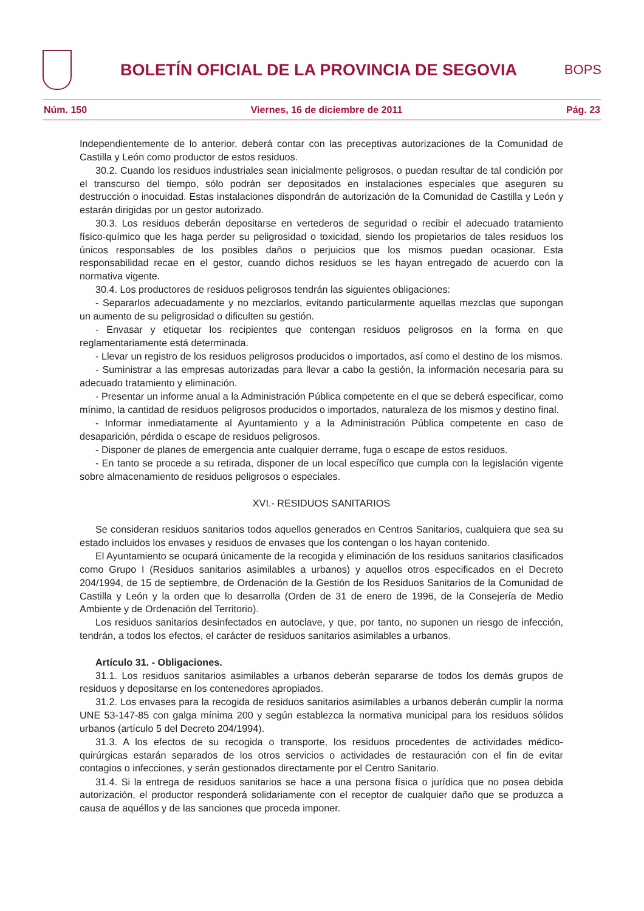BOLETÍN OFICIAL DE LA PROVINCIA DE SEGOVIA
BOPS
Núm. 150 Viernes, 16 de diciembre de 2011 Pág. 23
Independientemente de lo anterior, deberá contar con las preceptivas autorizaciones de la Comunidad de Castilla y León como productor de estos residuos.
30.2. Cuando los residuos industriales sean inicialmente peligrosos, o puedan resultar de tal condición por el transcurso del tiempo, sólo podrán ser depositados en instalaciones especiales que aseguren su destrucción o inocuidad. Estas instalaciones dispondrán de autorización de la Comunidad de Castilla y León y estarán dirigidas por un gestor autorizado.
30.3. Los residuos deberán depositarse en vertederos de seguridad o recibir el adecuado tratamiento físico-químico que les haga perder su peligrosidad o toxicidad, siendo los propietarios de tales residuos los únicos responsables de los posibles daños o perjuicios que los mismos puedan ocasionar. Esta responsabilidad recae en el gestor, cuando dichos residuos se les hayan entregado de acuerdo con la normativa vigente.
30.4. Los productores de residuos peligrosos tendrán las siguientes obligaciones:
- Separarlos adecuadamente y no mezclarlos, evitando particularmente aquellas mezclas que supongan un aumento de su peligrosidad o dificulten su gestión.
- Envasar y etiquetar los recipientes que contengan residuos peligrosos en la forma en que reglamentariamente está determinada.
- Llevar un registro de los residuos peligrosos producidos o importados, así como el destino de los mismos.
- Suministrar a las empresas autorizadas para llevar a cabo la gestión, la información necesaria para su adecuado tratamiento y eliminación.
- Presentar un informe anual a la Administración Pública competente en el que se deberá especificar, como mínimo, la cantidad de residuos peligrosos producidos o importados, naturaleza de los mismos y destino final.
- Informar inmediatamente al Ayuntamiento y a la Administración Pública competente en caso de desaparición, pérdida o escape de residuos peligrosos.
- Disponer de planes de emergencia ante cualquier derrame, fuga o escape de estos residuos.
- En tanto se procede a su retirada, disponer de un local específico que cumpla con la legislación vigente sobre almacenamiento de residuos peligrosos o especiales.
XVI.- RESIDUOS SANITARIOS
Se consideran residuos sanitarios todos aquellos generados en Centros Sanitarios, cualquiera que sea su estado incluidos los envases y residuos de envases que los contengan o los hayan contenido.
El Ayuntamiento se ocupará únicamente de la recogida y eliminación de los residuos sanitarios clasificados como Grupo I (Residuos sanitarios asimilables a urbanos) y aquellos otros especificados en el Decreto 204/1994, de 15 de septiembre, de Ordenación de la Gestión de los Residuos Sanitarios de la Comunidad de Castilla y León y la orden que lo desarrolla (Orden de 31 de enero de 1996, de la Consejería de Medio Ambiente y de Ordenación del Territorio).
Los residuos sanitarios desinfectados en autoclave, y que, por tanto, no suponen un riesgo de infección, tendrán, a todos los efectos, el carácter de residuos sanitarios asimilables a urbanos.
Artículo 31. - Obligaciones.
31.1. Los residuos sanitarios asimilables a urbanos deberán separarse de todos los demás grupos de residuos y depositarse en los contenedores apropiados.
31.2. Los envases para la recogida de residuos sanitarios asimilables a urbanos deberán cumplir la norma UNE 53-147-85 con galga mínima 200 y según establezca la normativa municipal para los residuos sólidos urbanos (artículo 5 del Decreto 204/1994).
31.3. A los efectos de su recogida o transporte, los residuos procedentes de actividades médico-quirúrgicas estarán separados de los otros servicios o actividades de restauración con el fin de evitar contagios o infecciones, y serán gestionados directamente por el Centro Sanitario.
31.4. Si la entrega de residuos sanitarios se hace a una persona física o jurídica que no posea debida autorización, el productor responderá solidariamente con el receptor de cualquier daño que se produzca a causa de aquéllos y de las sanciones que proceda imponer.